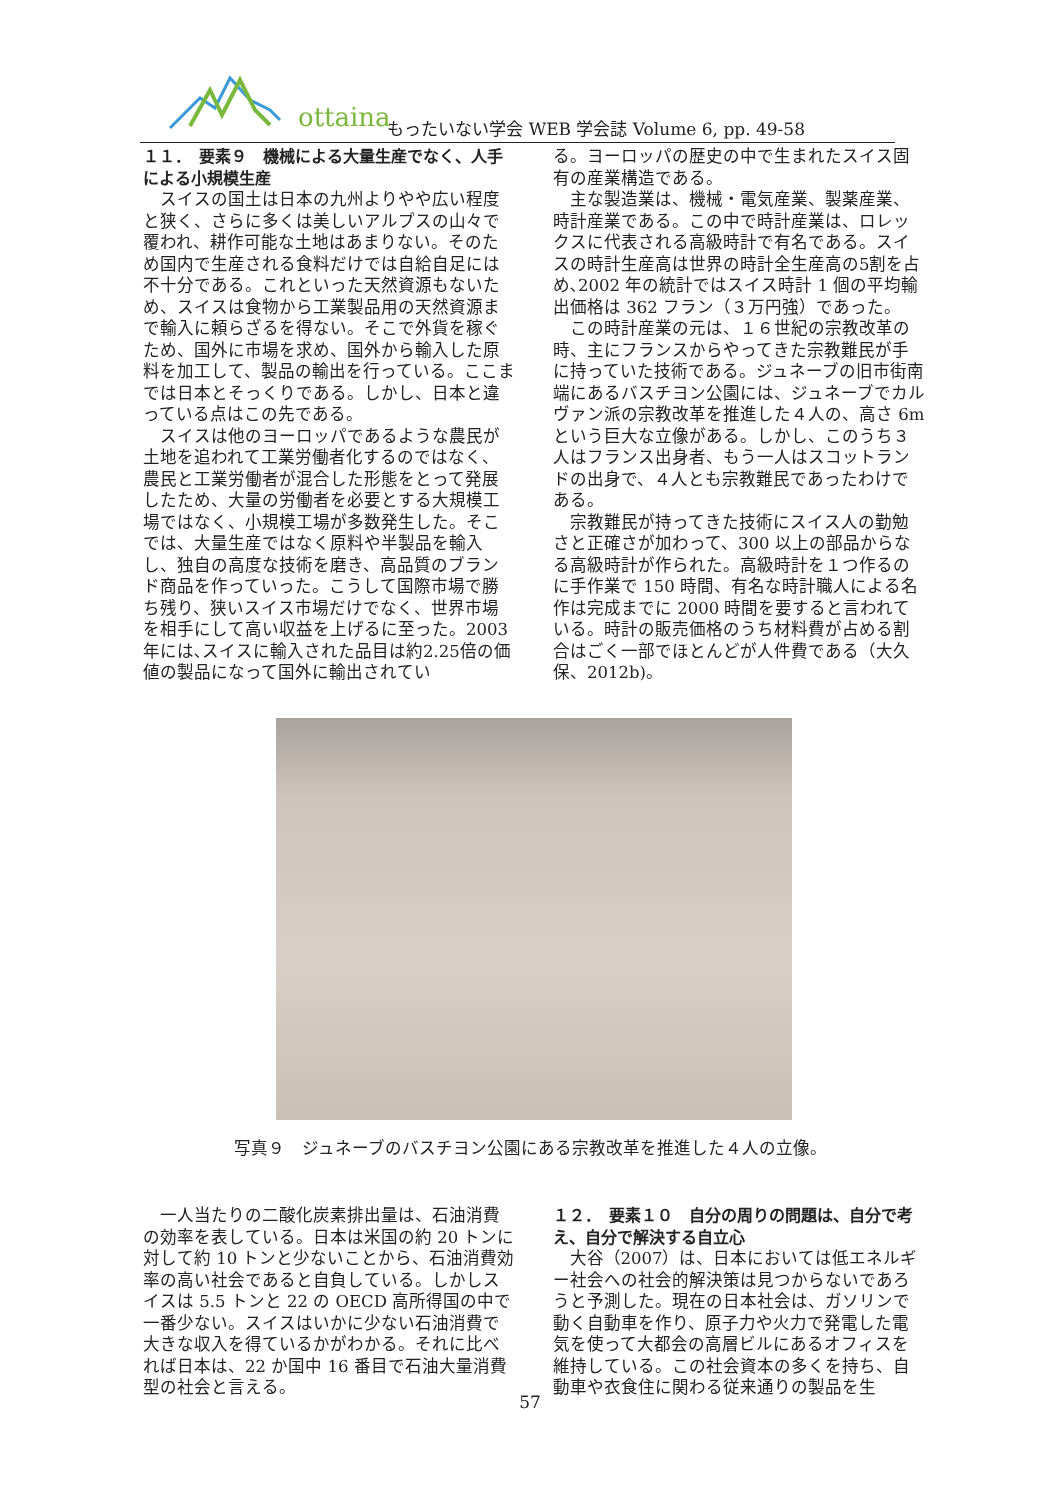ottainai
もったいない学会 WEB 学会誌 Volume 6, pp. 49-58
１１．　要素９　機械による大量生産でなく、人手による小規模生産
スイスの国土は日本の九州よりやや広い程度と狭く、さらに多くは美しいアルプスの山々で覆われ、耕作可能な土地はあまりない。そのため国内で生産される食料だけでは自給自足には不十分である。これといった天然資源もないため、スイスは食物から工業製品用の天然資源まで輸入に頼らざるを得ない。そこで外貨を稼ぐため、国外に市場を求め、国外から輸入した原料を加工して、製品の輸出を行っている。ここまでは日本とそっくりである。しかし、日本と違っている点はこの先である。
スイスは他のヨーロッパであるような農民が土地を追われて工業労働者化するのではなく、農民と工業労働者が混合した形態をとって発展したため、大量の労働者を必要とする大規模工場ではなく、小規模工場が多数発生した。そこでは、大量生産ではなく原料や半製品を輸入し、独自の高度な技術を磨き、高品質のブランド商品を作っていった。こうして国際市場で勝ち残り、狭いスイス市場だけでなく、世界市場を相手にして高い収益を上げるに至った。2003年には､スイスに輸入された品目は約2.25倍の価値の製品になって国外に輸出されてい
る。ヨーロッパの歴史の中で生まれたスイス固有の産業構造である。
主な製造業は、機械・電気産業、製薬産業、時計産業である。この中で時計産業は、ロレックスに代表される高級時計で有名である。スイスの時計生産高は世界の時計全生産高の5割を占め､2002 年の統計ではスイス時計 1 個の平均輸出価格は 362 フラン（３万円強）であった。
この時計産業の元は、１６世紀の宗教改革の時、主にフランスからやってきた宗教難民が手に持っていた技術である。ジュネーブの旧市街南端にあるバスチヨン公園には、ジュネーブでカルヴァン派の宗教改革を推進した４人の、高さ 6m という巨大な立像がある。しかし、このうち３人はフランス出身者、もう一人はスコットランドの出身で、４人とも宗教難民であったわけである。
宗教難民が持ってきた技術にスイス人の勤勉さと正確さが加わって、300 以上の部品からなる高級時計が作られた。高級時計を１つ作るのに手作業で 150 時間、有名な時計職人による名作は完成までに 2000 時間を要すると言われている。時計の販売価格のうち材料費が占める割合はごく一部でほとんどが人件費である（大久保、2012b)。
写真９　ジュネーブのバスチヨン公園にある宗教改革を推進した４人の立像。
一人当たりの二酸化炭素排出量は、石油消費の効率を表している。日本は米国の約 20 トンに対して約 10 トンと少ないことから、石油消費効率の高い社会であると自負している。しかしスイスは 5.5 トンと 22 の OECD 高所得国の中で一番少ない。スイスはいかに少ない石油消費で大きな収入を得ているかがわかる。それに比べれば日本は、22 か国中 16 番目で石油大量消費型の社会と言える。
１２．　要素１０　自分の周りの問題は、自分で考え、自分で解決する自立心
大谷（2007）は、日本においては低エネルギー社会への社会的解決策は見つからないであろうと予測した。現在の日本社会は、ガソリンで動く自動車を作り、原子力や火力で発電した電気を使って大都会の高層ビルにあるオフィスを維持している。この社会資本の多くを持ち、自動車や衣食住に関わる従来通りの製品を生
57